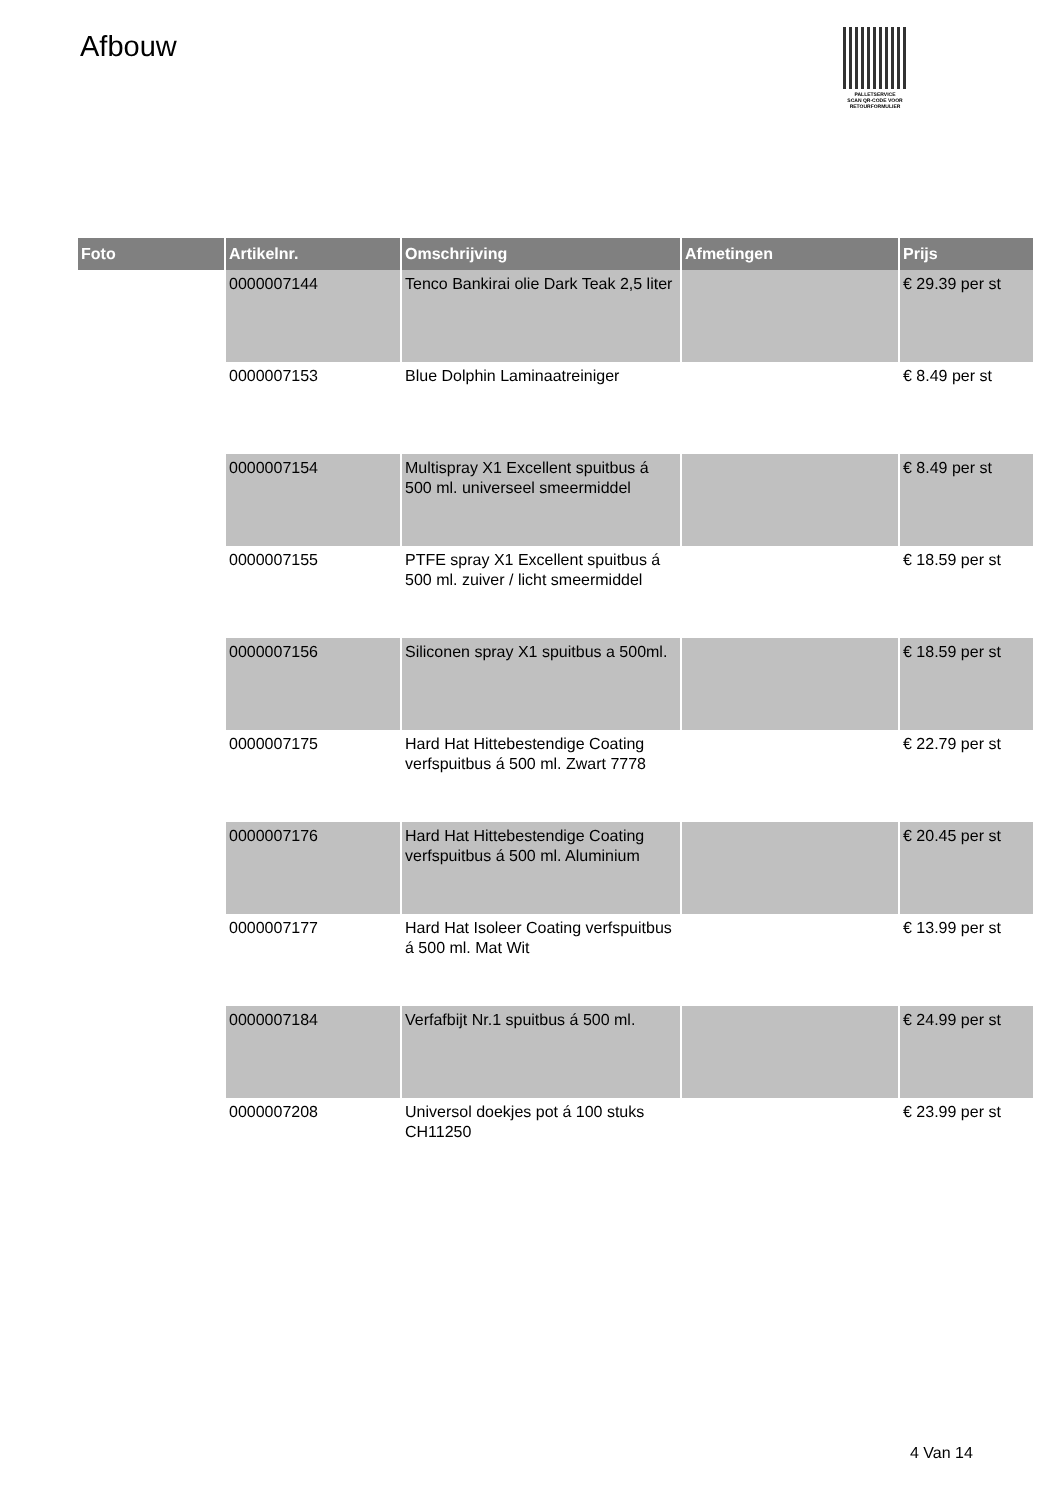Afbouw
PALLETSERVICE
SCAN QR-CODE VOOR
RETOURFORMULIER
| Foto | Artikelnr. | Omschrijving | Afmetingen | Prijs |
| --- | --- | --- | --- | --- |
| | 0000007144 | Tenco Bankirai olie Dark Teak 2,5 liter | | € 29.39 per st |
| | 0000007153 | Blue Dolphin Laminaatreiniger | | € 8.49 per st |
| | 0000007154 | Multispray X1 Excellent spuitbus á 500 ml. universeel smeermiddel | | € 8.49 per st |
| | 0000007155 | PTFE spray X1 Excellent spuitbus á 500 ml. zuiver / licht smeermiddel | | € 18.59 per st |
| | 0000007156 | Siliconen spray X1 spuitbus a 500ml. | | € 18.59 per st |
| | 0000007175 | Hard Hat Hittebestendige Coating verfspuitbus á 500 ml. Zwart 7778 | | € 22.79 per st |
| | 0000007176 | Hard Hat Hittebestendige Coating verfspuitbus á 500 ml. Aluminium | | € 20.45 per st |
| | 0000007177 | Hard Hat Isoleer Coating verfspuitbus á 500 ml. Mat Wit | | € 13.99 per st |
| | 0000007184 | Verfafbijt Nr.1 spuitbus á 500 ml. | | € 24.99 per st |
| | 0000007208 | Universol doekjes pot á 100 stuks CH11250 | | € 23.99 per st |
4 Van 14